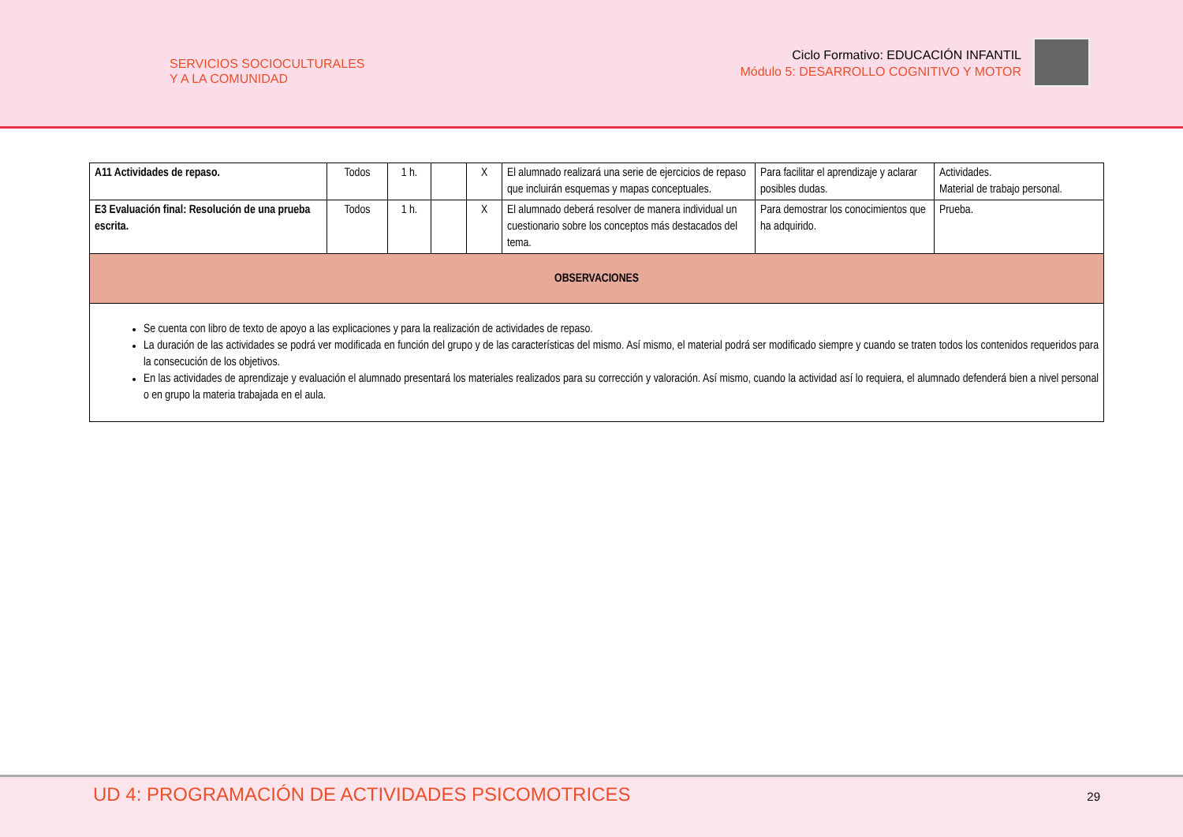SERVICIOS SOCIOCULTURALES
Y A LA COMUNIDAD
Ciclo Formativo: EDUCACIÓN INFANTIL
Módulo 5: DESARROLLO COGNITIVO Y MOTOR
| A11 Actividades de repaso. | Todos | 1 h. | | X | El alumnado realizará una serie de ejercicios de repaso que incluirán esquemas y mapas conceptuales. | Para facilitar el aprendizaje y aclarar posibles dudas. | Actividades. Material de trabajo personal. |
| E3 Evaluación final: Resolución de una prueba escrita. | Todos | 1 h. | | X | El alumnado deberá resolver de manera individual un cuestionario sobre los conceptos más destacados del tema. | Para demostrar los conocimientos que ha adquirido. | Prueba. |
| OBSERVACIONES | | | | | | | |
| Se cuenta con libro de texto de apoyo a las explicaciones y para la realización de actividades de repaso. La duración de las actividades se podrá ver modificada en función del grupo y de las características del mismo. Así mismo, el material podrá ser modificado siempre y cuando se traten todos los contenidos requeridos para la consecución de los objetivos. En las actividades de aprendizaje y evaluación el alumnado presentará los materiales realizados para su corrección y valoración. Así mismo, cuando la actividad así lo requiera, el alumnado defenderá bien a nivel personal o en grupo la materia trabajada en el aula. | | | | | | | |
UD 4: PROGRAMACIÓN DE ACTIVIDADES PSICOMOTRICES
29